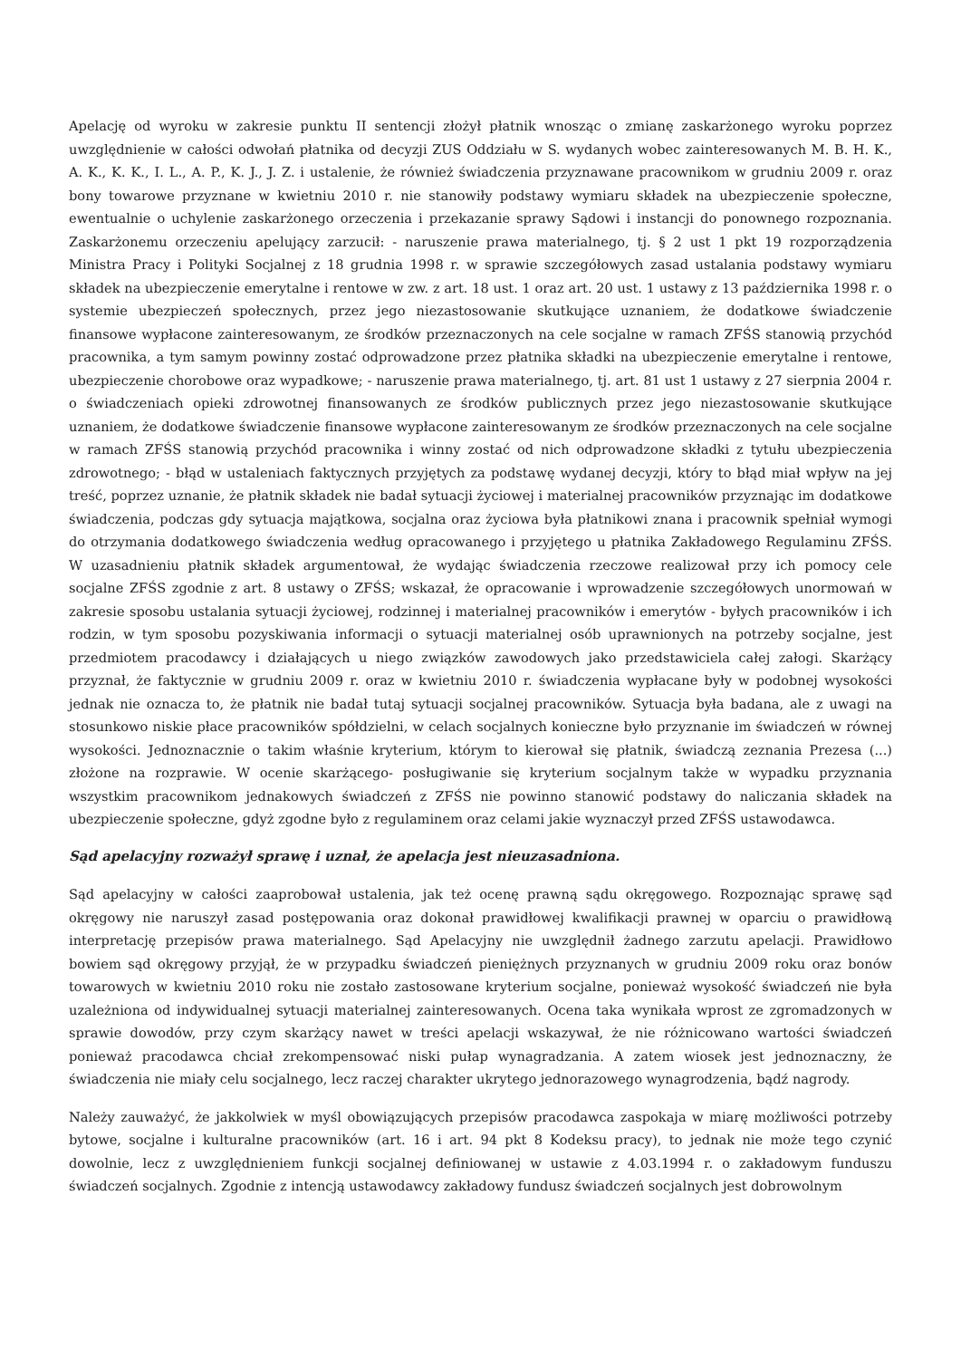Apelację od wyroku w zakresie punktu II sentencji złożył płatnik wnosząc o zmianę zaskarżonego wyroku poprzez uwzględnienie w całości odwołań płatnika od decyzji ZUS Oddziału w S. wydanych wobec zainteresowanych M. B. H. K., A. K., K. K., I. L., A. P., K. J., J. Z. i ustalenie, że również świadczenia przyznawane pracownikom w grudniu 2009 r. oraz bony towarowe przyznane w kwietniu 2010 r. nie stanowiły podstawy wymiaru składek na ubezpieczenie społeczne, ewentualnie o uchylenie zaskarżonego orzeczenia i przekazanie sprawy Sądowi i instancji do ponownego rozpoznania. Zaskarżonemu orzeczeniu apelujący zarzucił: - naruszenie prawa materialnego, tj. § 2 ust 1 pkt 19 rozporządzenia Ministra Pracy i Polityki Socjalnej z 18 grudnia 1998 r. w sprawie szczegółowych zasad ustalania podstawy wymiaru składek na ubezpieczenie emerytalne i rentowe w zw. z art. 18 ust. 1 oraz art. 20 ust. 1 ustawy z 13 października 1998 r. o systemie ubezpieczeń społecznych, przez jego niezastosowanie skutkujące uznaniem, że dodatkowe świadczenie finansowe wypłacone zainteresowanym, ze środków przeznaczonych na cele socjalne w ramach ZFŚS stanowią przychód pracownika, a tym samym powinny zostać odprowadzone przez płatnika składki na ubezpieczenie emerytalne i rentowe, ubezpieczenie chorobowe oraz wypadkowe; - naruszenie prawa materialnego, tj. art. 81 ust 1 ustawy z 27 sierpnia 2004 r. o świadczeniach opieki zdrowotnej finansowanych ze środków publicznych przez jego niezastosowanie skutkujące uznaniem, że dodatkowe świadczenie finansowe wypłacone zainteresowanym ze środków przeznaczonych na cele socjalne w ramach ZFŚS stanowią przychód pracownika i winny zostać od nich odprowadzone składki z tytułu ubezpieczenia zdrowotnego; - błąd w ustaleniach faktycznych przyjętych za podstawę wydanej decyzji, który to błąd miał wpływ na jej treść, poprzez uznanie, że płatnik składek nie badał sytuacji życiowej i materialnej pracowników przyznając im dodatkowe świadczenia, podczas gdy sytuacja majątkowa, socjalna oraz życiowa była płatnikowi znana i pracownik spełniał wymogi do otrzymania dodatkowego świadczenia według opracowanego i przyjętego u płatnika Zakładowego Regulaminu ZFŚS. W uzasadnieniu płatnik składek argumentował, że wydając świadczenia rzeczowe realizował przy ich pomocy cele socjalne ZFŚS zgodnie z art. 8 ustawy o ZFŚS; wskazał, że opracowanie i wprowadzenie szczegółowych unormowań w zakresie sposobu ustalania sytuacji życiowej, rodzinnej i materialnej pracowników i emerytów - byłych pracowników i ich rodzin, w tym sposobu pozyskiwania informacji o sytuacji materialnej osób uprawnionych na potrzeby socjalne, jest przedmiotem pracodawcy i działających u niego związków zawodowych jako przedstawiciela całej załogi. Skarżący przyznał, że faktycznie w grudniu 2009 r. oraz w kwietniu 2010 r. świadczenia wypłacane były w podobnej wysokości jednak nie oznacza to, że płatnik nie badał tutaj sytuacji socjalnej pracowników. Sytuacja była badana, ale z uwagi na stosunkowo niskie płace pracowników spółdzielni, w celach socjalnych konieczne było przyznanie im świadczeń w równej wysokości. Jednoznacznie o takim właśnie kryterium, którym to kierował się płatnik, świadczą zeznania Prezesa (...) złożone na rozprawie. W ocenie skarżącego- posługiwanie się kryterium socjalnym także w wypadku przyznania wszystkim pracownikom jednakowych świadczeń z ZFŚS nie powinno stanowić podstawy do naliczania składek na ubezpieczenie społeczne, gdyż zgodne było z regulaminem oraz celami jakie wyznaczył przed ZFŚS ustawodawca.
Sąd apelacyjny rozważył sprawę i uznał, że apelacja jest nieuzasadniona.
Sąd apelacyjny w całości zaaprobował ustalenia, jak też ocenę prawną sądu okręgowego. Rozpoznając sprawę sąd okręgowy nie naruszył zasad postępowania oraz dokonał prawidłowej kwalifikacji prawnej w oparciu o prawidłową interpretację przepisów prawa materialnego. Sąd Apelacyjny nie uwzględnił żadnego zarzutu apelacji. Prawidłowo bowiem sąd okręgowy przyjął, że w przypadku świadczeń pieniężnych przyznanych w grudniu 2009 roku oraz bonów towarowych w kwietniu 2010 roku nie zostało zastosowane kryterium socjalne, ponieważ wysokość świadczeń nie była uzależniona od indywidualnej sytuacji materialnej zainteresowanych. Ocena taka wynikała wprost ze zgromadzonych w sprawie dowodów, przy czym skarżący nawet w treści apelacji wskazywał, że nie różnicowano wartości świadczeń ponieważ pracodawca chciał zrekompensować niski pułap wynagradzania. A zatem wiosek jest jednoznaczny, że świadczenia nie miały celu socjalnego, lecz raczej charakter ukrytego jednorazowego wynagrodzenia, bądź nagrody.
Należy zauważyć, że jakkolwiek w myśl obowiązujących przepisów pracodawca zaspokaja w miarę możliwości potrzeby bytowe, socjalne i kulturalne pracowników (art. 16 i art. 94 pkt 8 Kodeksu pracy), to jednak nie może tego czynić dowolnie, lecz z uwzględnieniem funkcji socjalnej definiowanej w ustawie z 4.03.1994 r. o zakładowym funduszu świadczeń socjalnych. Zgodnie z intencją ustawodawcy zakładowy fundusz świadczeń socjalnych jest dobrowolnym